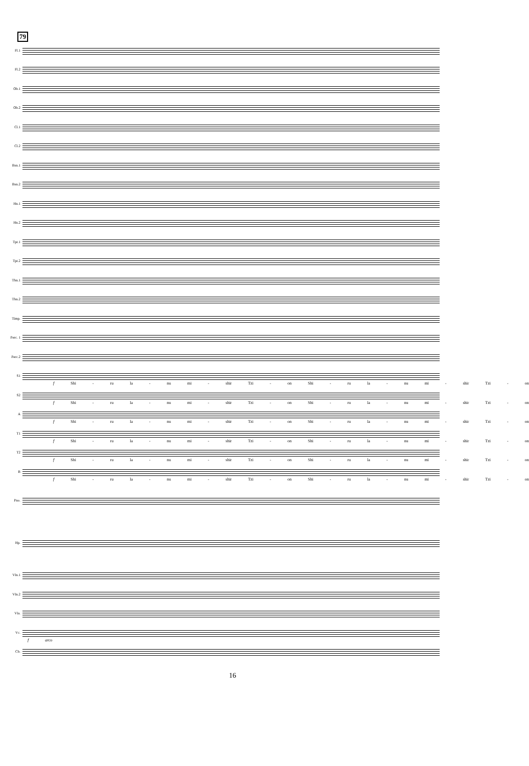79
Fl.1
Fl.2
Ob.1
Ob.2
Cl.1
Cl.2
Bsn.1
Bsn.2
Hn.1
Hn.2
Tpt.1
Tpt.2
Tbn.1
Tbn.2
Timp.
Perc. 1
Perc.2
S1
f Shi - ru la - nu mi - shir Tzi - on Shi - ru la - nu mi - shir Tzi - on
S2
f Shi - ru la - nu mi - shir Tzi - on Shi - ru la - nu mi - shir Tzi - on
A
f Shi - ru la - nu mi - shir Tzi - on Shi - ru la - nu mi - shir Tzi - on
T1
f Shi - ru la - nu mi - shir Tzi - on Shi - ru la - nu mi - shir Tzi - on
T2
f Shi - ru la - nu mi - shir Tzi - on Shi - ru la - nu mi - shir Tzi - on
B
f Shi - ru la - nu mi - shir Tzi - on Shi - ru la - nu mi - shir Tzi - on
Pno.
Hp.
Vln.1
Vln.2
Vla.
Vc.
f arco
Cb.
16